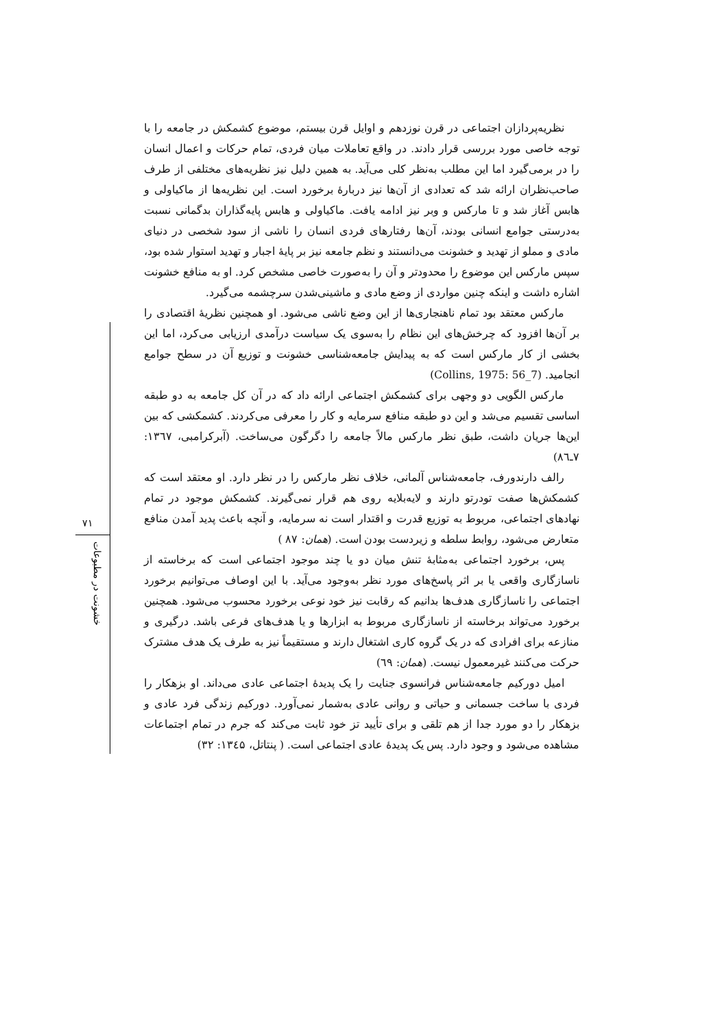نظریه‌پردازان اجتماعی در قرن نوزدهم و اوایل قرن بیستم، موضوع کشمکش در جامعه را با توجه خاصی مورد بررسی قرار دادند. در واقع تعاملات میان فردی، تمام حرکات و اعمال انسان را در برمی‌گیرد اما این مطلب به‌نظر کلی می‌آید. به همین دلیل نیز نظریه‌های مختلفی از طرف صاحب‌نظران ارائه شد که تعدادی از آن‌ها نیز دربارهٔ برخورد است. این نظریه‌ها از ماکیاولی و هابس آغاز شد و تا مارکس و وبر نیز ادامه یافت. ماکیاولی و هابس پایه‌گذاران بدگمانی نسبت به‌درستی جوامع انسانی بودند، آن‌ها رفتارهای فردی انسان را ناشی از سود شخصی در دنیای مادی و مملو از تهدید و خشونت می‌دانستند و نظم جامعه نیز بر پایهٔ اجبار و تهدید استوار شده بود، سپس مارکس این موضوع را محدودتر و آن را به‌صورت خاصی مشخص کرد. او به منافع خشونت اشاره داشت و اینکه چنین مواردی از وضع مادی و ماشینی‌شدن سرچشمه می‌گیرد.
مارکس معتقد بود تمام ناهنجاری‌ها از این وضع ناشی می‌شود. او همچنین نظریهٔ اقتصادی را بر آن‌ها افزود که چرخش‌های این نظام را به‌سوی یک سیاست درآمدی ارزیابی می‌کرد، اما این بخشی از کار مارکس است که به پیدایش جامعه‌شناسی خشونت و توزیع آن در سطح جوامع انجامید. (Collins, 1975: 56_7)
مارکس الگویی دو وجهی برای کشمکش اجتماعی ارائه داد که در آن کل جامعه به دو طبقه اساسی تقسیم می‌شد و این دو طبقه منافع سرمایه و کار را معرفی می‌کردند. کشمکشی که بین این‌ها جریان داشت، طبق نظر مارکس مالاً جامعه را دگرگون می‌ساخت. (آبرکرامبی، ۱۳٦۷: ۷ـ۸٦)
رالف دارندورف، جامعه‌شناس آلمانی، خلاف نظر مارکس را در نظر دارد. او معتقد است که کشمکش‌ها صفت تودرتو دارند و لایه‌بلایه روی هم قرار نمی‌گیرند. کشمکش موجود در تمام نهادهای اجتماعی، مربوط به توزیع قدرت و اقتدار است نه سرمایه، و آنچه باعث پدید آمدن منافع متعارض می‌شود، روابط سلطه و زیردست بودن است. (همان: ۸۷ )
پس، برخورد اجتماعی به‌مثابهٔ تنش میان دو یا چند موجود اجتماعی است که برخاسته از ناسازگاری واقعی یا بر اثر پاسخ‌های مورد نظر به‌وجود می‌آید. با این اوصاف می‌توانیم برخورد اجتماعی را ناسازگاری هدف‌ها بدانیم که رقابت نیز خود نوعی برخورد محسوب می‌شود. همچنین برخورد می‌تواند برخاسته از ناسازگاری مربوط به ابزارها و یا هدف‌های فرعی باشد. درگیری و منازعه برای افرادی که در یک گروه کاری اشتغال دارند و مستقیماً نیز به طرف یک هدف مشترک حرکت می‌کنند غیرمعمول نیست. (همان: ٦۹)
امیل دورکیم جامعه‌شناس فرانسوی جنایت را یک پدیدهٔ اجتماعی عادی می‌داند. او بزهکار را فردی با ساخت جسمانی و حیاتی و روانی عادی به‌شمار نمی‌آورد. دورکیم زندگی فرد عادی و بزهکار را دو مورد جدا از هم تلقی و برای تأیید تز خود ثابت می‌کند که جرم در تمام اجتماعات مشاهده می‌شود و وجود دارد. پس یک پدیدهٔ عادی اجتماعی است. ( پنتاتل، ۱۳٤۵: ۳۲)
۷۱
خشونت در مطبوعات